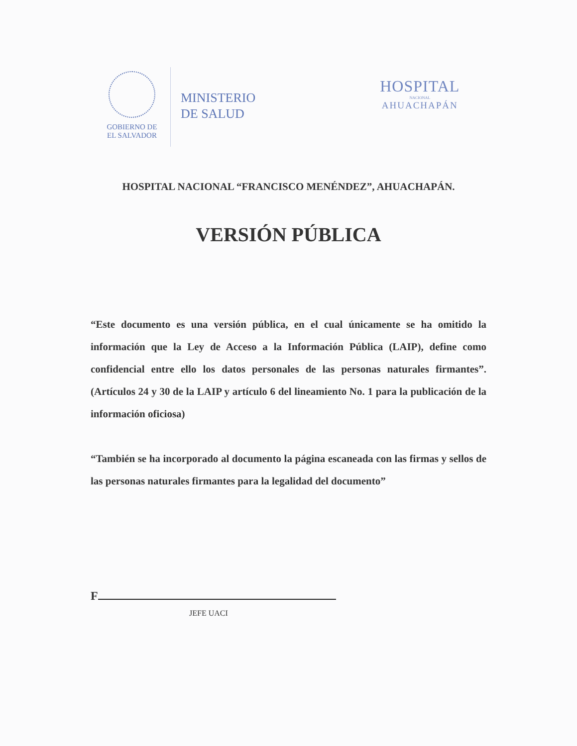GOBIERNO DE
EL SALVADOR
MINISTERIO
DE SALUD
HOSPITAL
NACIONAL
AHUACHAPÁN
HOSPITAL NACIONAL “FRANCISCO MENÉNDEZ”, AHUACHAPÁN.
VERSIÓN PÚBLICA
“Este documento es una versión pública, en el cual únicamente se ha omitido la información que la Ley de Acceso a la Información Pública (LAIP), define como confidencial entre ello los datos personales de las personas naturales firmantes”. (Artículos 24 y 30 de la LAIP y artículo 6 del lineamiento No. 1 para la publicación de la información oficiosa)
“También se ha incorporado al documento la página escaneada con las firmas y sellos de las personas naturales firmantes para la legalidad del documento”
F
JEFE UACI